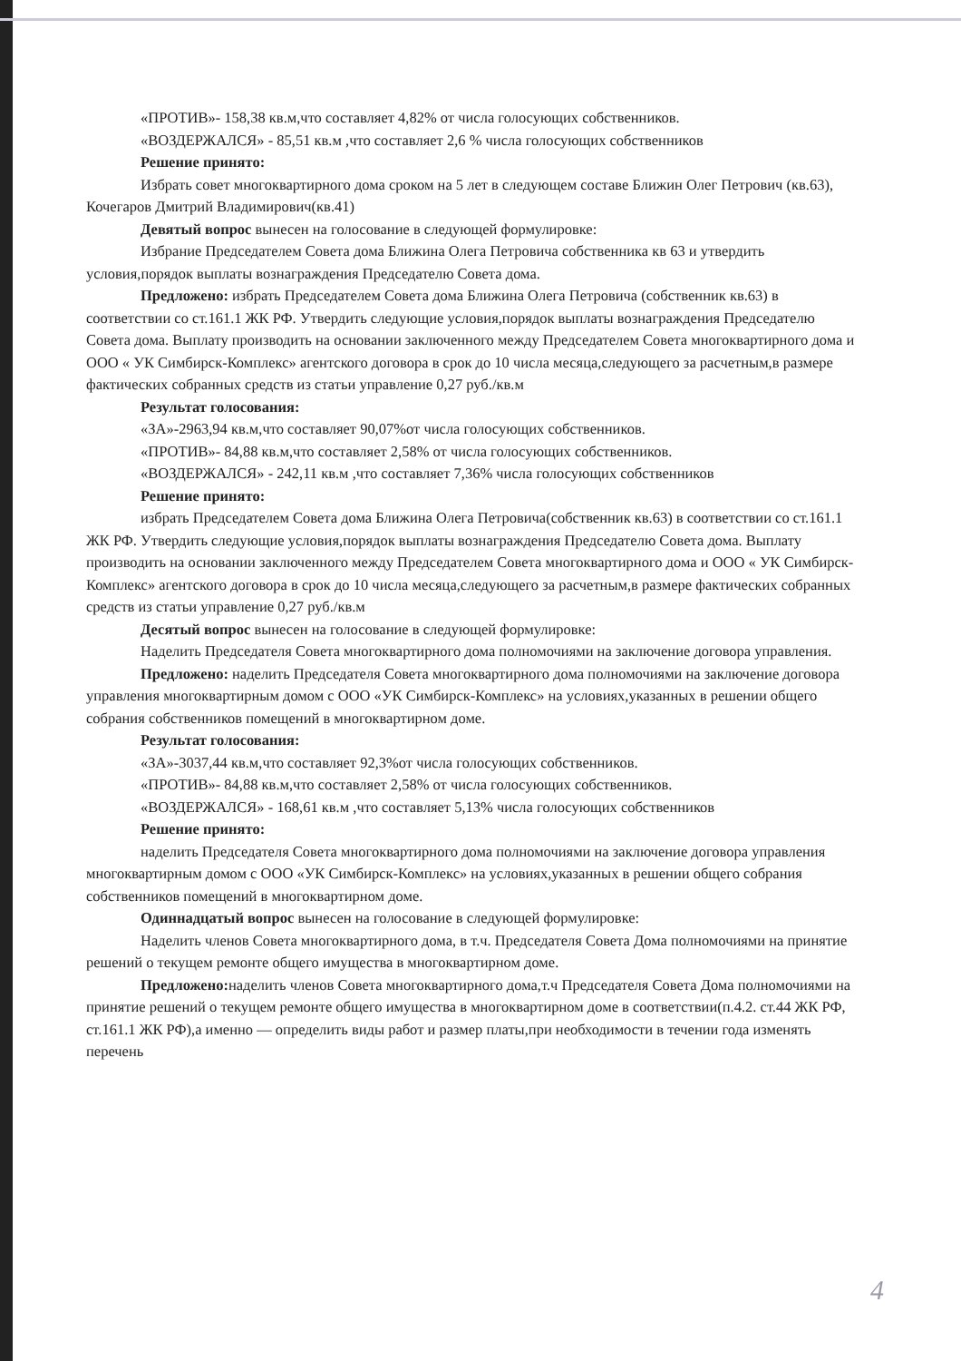«ПРОТИВ»- 158,38 кв.м,что составляет 4,82% от числа голосующих собственников.
«ВОЗДЕРЖАЛСЯ» - 85,51 кв.м ,что составляет 2,6 % числа голосующих собственников
Решение принято:
Избрать совет многоквартирного дома сроком на 5 лет в следующем составе Ближин Олег Петрович (кв.63), Кочегаров Дмитрий Владимирович(кв.41)
Девятый вопрос вынесен на голосование в следующей формулировке:
Избрание Председателем Совета дома Ближина Олега Петровича собственника кв 63 и утвердить условия,порядок выплаты вознаграждения Председателю Совета дома.
Предложено: избрать Председателем Совета дома Ближина Олега Петровича (собственник кв.63) в соответствии со ст.161.1 ЖК РФ. Утвердить следующие условия,порядок выплаты вознаграждения Председателю Совета дома. Выплату производить на основании заключенного между Председателем Совета многоквартирного дома и ООО « УК Симбирск-Комплекс» агентского договора в срок до 10 числа месяца,следующего за расчетным,в размере фактических собранных средств из статьи управление 0,27 руб./кв.м
Результат голосования:
«ЗА»-2963,94 кв.м,что составляет 90,07%от числа голосующих собственников.
«ПРОТИВ»- 84,88 кв.м,что составляет 2,58% от числа голосующих собственников.
«ВОЗДЕРЖАЛСЯ» - 242,11 кв.м ,что составляет 7,36% числа голосующих собственников
Решение принято:
избрать Председателем Совета дома Ближина Олега Петровича(собственник кв.63) в соответствии со ст.161.1 ЖК РФ. Утвердить следующие условия,порядок выплаты вознаграждения Председателю Совета дома. Выплату производить на основании заключенного между Председателем Совета многоквартирного дома и ООО « УК Симбирск-Комплекс» агентского договора в срок до 10 числа месяца,следующего за расчетным,в размере фактических собранных средств из статьи управление 0,27 руб./кв.м
Десятый вопрос вынесен на голосование в следующей формулировке:
Наделить Председателя Совета многоквартирного дома полномочиями на заключение договора управления.
Предложено: наделить Председателя Совета многоквартирного дома полномочиями на заключение договора управления многоквартирным домом с ООО «УК Симбирск-Комплекс» на условиях,указанных в решении общего собрания собственников помещений в многоквартирном доме.
Результат голосования:
«ЗА»-3037,44 кв.м,что составляет 92,3%от числа голосующих собственников.
«ПРОТИВ»- 84,88 кв.м,что составляет 2,58% от числа голосующих собственников.
«ВОЗДЕРЖАЛСЯ» - 168,61 кв.м ,что составляет 5,13% числа голосующих собственников
Решение принято:
наделить Председателя Совета многоквартирного дома полномочиями на заключение договора управления многоквартирным домом с ООО «УК Симбирск-Комплекс» на условиях,указанных в решении общего собрания собственников помещений в многоквартирном доме.
Одиннадцатый вопрос вынесен на голосование в следующей формулировке:
Наделить членов Совета многоквартирного дома, в т.ч. Председателя Совета Дома полномочиями на принятие решений о текущем ремонте общего имущества в многоквартирном доме.
Предложено: наделить членов Совета многоквартирного дома,т.ч Председателя Совета Дома полномочиями на принятие решений о текущем ремонте общего имущества в многоквартирном доме в соответствии(п.4.2. ст.44 ЖК РФ, ст.161.1 ЖК РФ),а именно — определить виды работ и размер платы,при необходимости в течении года изменять перечень
4